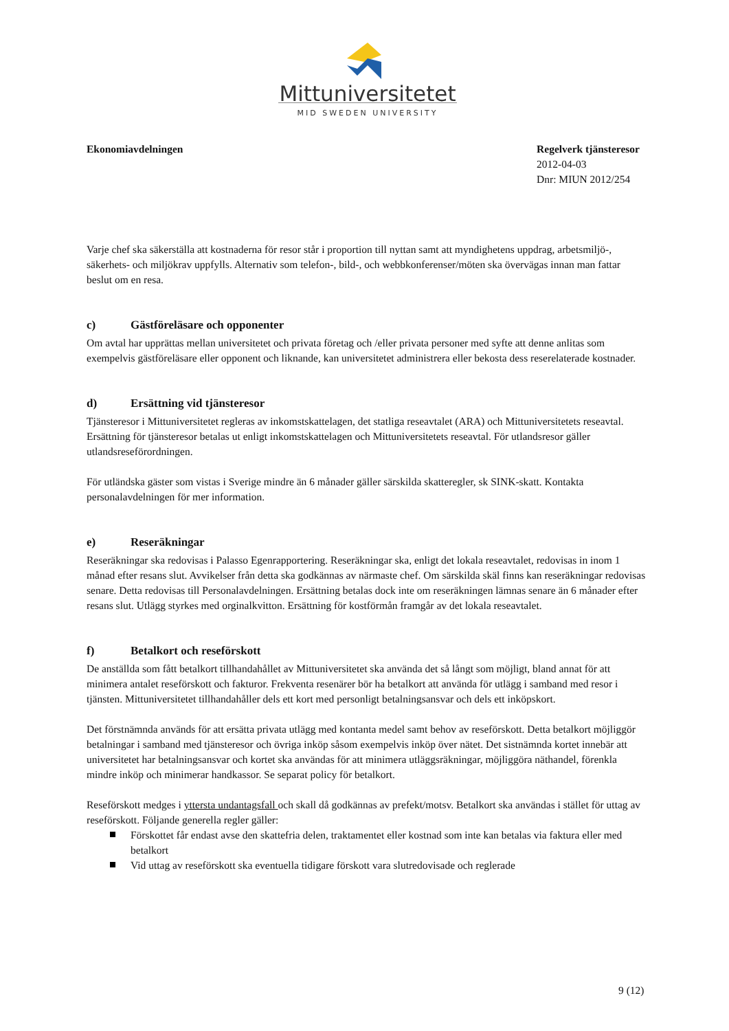Mittuniversitetet
MID SWEDEN UNIVERSITY
Ekonomiavdelningen Regelverk tjänsteresor
2012-04-03
Dnr: MIUN 2012/254
Varje chef ska säkerställa att kostnaderna för resor står i proportion till nyttan samt att myndighetens uppdrag, arbetsmiljö-, säkerhets- och miljökrav uppfylls. Alternativ som telefon-, bild-, och webbkonferenser/möten ska övervägas innan man fattar beslut om en resa.
c) Gästföreläsare och opponenter
Om avtal har upprättas mellan universitetet och privata företag och /eller privata personer med syfte att denne anlitas som exempelvis gästföreläsare eller opponent och liknande, kan universitetet administrera eller bekosta dess reserelaterade kostnader.
d) Ersättning vid tjänsteresor
Tjänsteresor i Mittuniversitetet regleras av inkomstskattelagen, det statliga reseavtalet (ARA) och Mittuniversitetets reseavtal. Ersättning för tjänsteresor betalas ut enligt inkomstskattelagen och Mittuniversitetets reseavtal. För utlandsresor gäller utlandsreseförordningen.
För utländska gäster som vistas i Sverige mindre än 6 månader gäller särskilda skatteregler, sk SINK-skatt. Kontakta personalavdelningen för mer information.
e) Reseräkningar
Reseräkningar ska redovisas i Palasso Egenrapportering. Reseräkningar ska, enligt det lokala reseavtalet, redovisas in inom 1 månad efter resans slut. Avvikelser från detta ska godkännas av närmaste chef. Om särskilda skäl finns kan reseräkningar redovisas senare. Detta redovisas till Personalavdelningen. Ersättning betalas dock inte om reseräkningen lämnas senare än 6 månader efter resans slut. Utlägg styrkes med orginalkvitton. Ersättning för kostförmån framgår av det lokala reseavtalet.
f) Betalkort och reseförskott
De anställda som fått betalkort tillhandahållet av Mittuniversitetet ska använda det så långt som möjligt, bland annat för att minimera antalet reseförskott och fakturor. Frekventa resenärer bör ha betalkort att använda för utlägg i samband med resor i tjänsten. Mittuniversitetet tillhandahåller dels ett kort med personligt betalningsansvar och dels ett inköpskort.
Det förstnämnda används för att ersätta privata utlägg med kontanta medel samt behov av reseförskott. Detta betalkort möjliggör betalningar i samband med tjänsteresor och övriga inköp såsom exempelvis inköp över nätet. Det sistnämnda kortet innebär att universitetet har betalningsansvar och kortet ska användas för att minimera utläggsräkningar, möjliggöra näthandel, förenkla mindre inköp och minimerar handkassor. Se separat policy för betalkort.
Reseförskott medges i yttersta undantagsfall och skall då godkännas av prefekt/motsv. Betalkort ska användas i stället för uttag av reseförskott. Följande generella regler gäller:
Förskottet får endast avse den skattefria delen, traktamentet eller kostnad som inte kan betalas via faktura eller med betalkort
Vid uttag av reseförskott ska eventuella tidigare förskott vara slutredovisade och reglerade
9 (12)